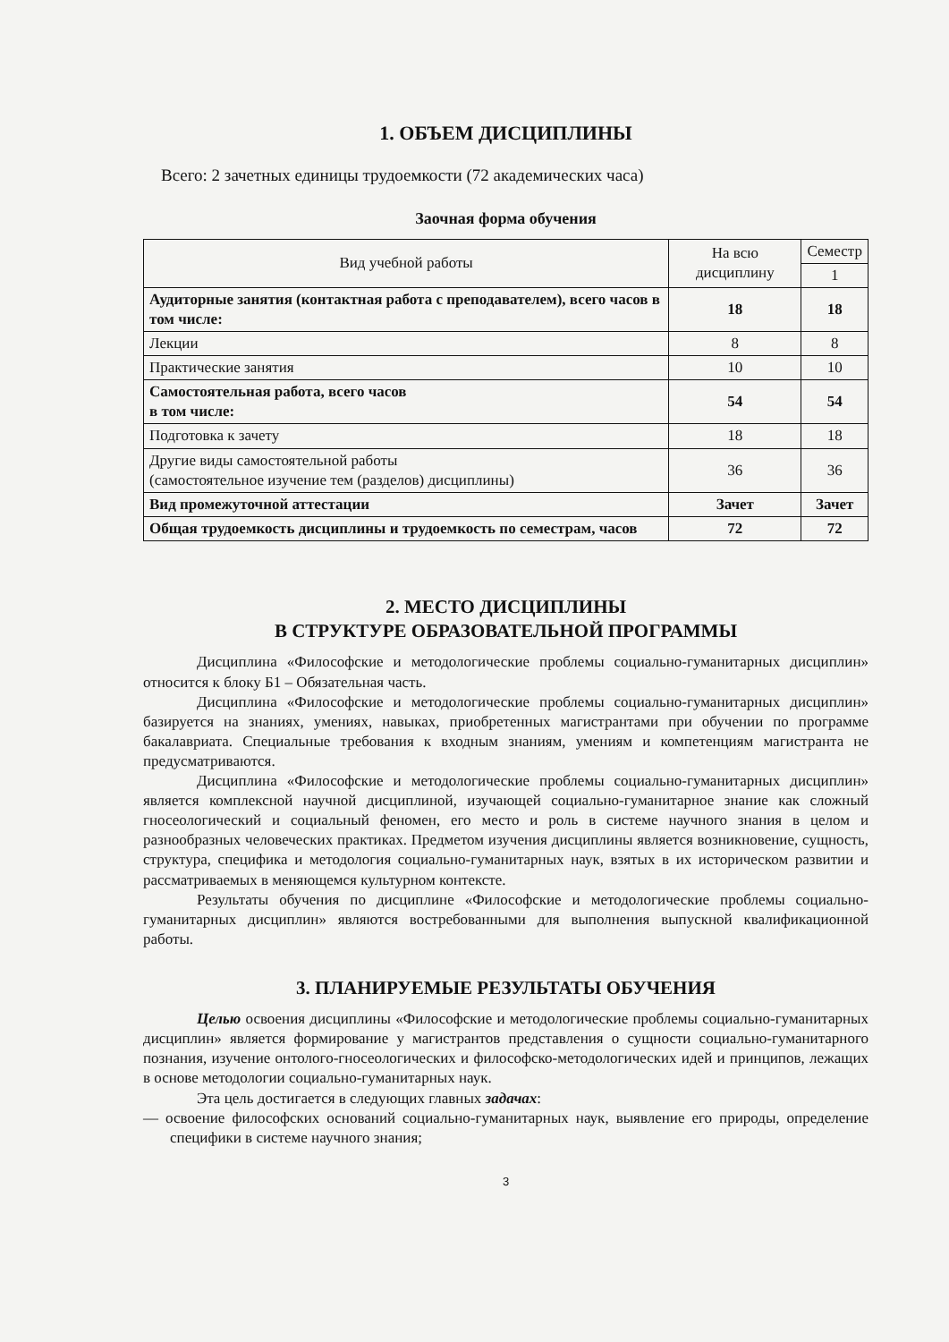1. ОБЪЕМ ДИСЦИПЛИНЫ
Всего: 2 зачетных единицы трудоемкости (72 академических часа)
Заочная форма обучения
| Вид учебной работы | На всю дисциплину | Семестр |
| --- | --- | --- |
| | | 1 |
| Аудиторные занятия (контактная работа с преподавателем), всего часов в том числе: | 18 | 18 |
| Лекции | 8 | 8 |
| Практические занятия | 10 | 10 |
| Самостоятельная работа, всего часов в том числе: | 54 | 54 |
| Подготовка к зачету | 18 | 18 |
| Другие виды самостоятельной работы (самостоятельное изучение тем (разделов) дисциплины) | 36 | 36 |
| Вид промежуточной аттестации | Зачет | Зачет |
| Общая трудоемкость дисциплины и трудоемкость по семестрам, часов | 72 | 72 |
2. МЕСТО ДИСЦИПЛИНЫ
В СТРУКТУРЕ ОБРАЗОВАТЕЛЬНОЙ ПРОГРАММЫ
Дисциплина «Философские и методологические проблемы социально-гуманитарных дисциплин» относится к блоку Б1 – Обязательная часть.
Дисциплина «Философские и методологические проблемы социально-гуманитарных дисциплин» базируется на знаниях, умениях, навыках, приобретенных магистрантами при обучении по программе бакалавриата. Специальные требования к входным знаниям, умениям и компетенциям магистранта не предусматриваются.
Дисциплина «Философские и методологические проблемы социально-гуманитарных дисциплин» является комплексной научной дисциплиной, изучающей социально-гуманитарное знание как сложный гносеологический и социальный феномен, его место и роль в системе научного знания в целом и разнообразных человеческих практиках. Предметом изучения дисциплины является возникновение, сущность, структура, специфика и методология социально-гуманитарных наук, взятых в их историческом развитии и рассматриваемых в меняющемся культурном контексте.
Результаты обучения по дисциплине «Философские и методологические проблемы социально-гуманитарных дисциплин» являются востребованными для выполнения выпускной квалификационной работы.
3. ПЛАНИРУЕМЫЕ РЕЗУЛЬТАТЫ ОБУЧЕНИЯ
Целью освоения дисциплины «Философские и методологические проблемы социально-гуманитарных дисциплин» является формирование у магистрантов представления о сущности социально-гуманитарного познания, изучение онтолого-гносеологических и философско-методологических идей и принципов, лежащих в основе методологии социально-гуманитарных наук.
Эта цель достигается в следующих главных задачах:
— освоение философских оснований социально-гуманитарных наук, выявление его природы, определение специфики в системе научного знания;
3